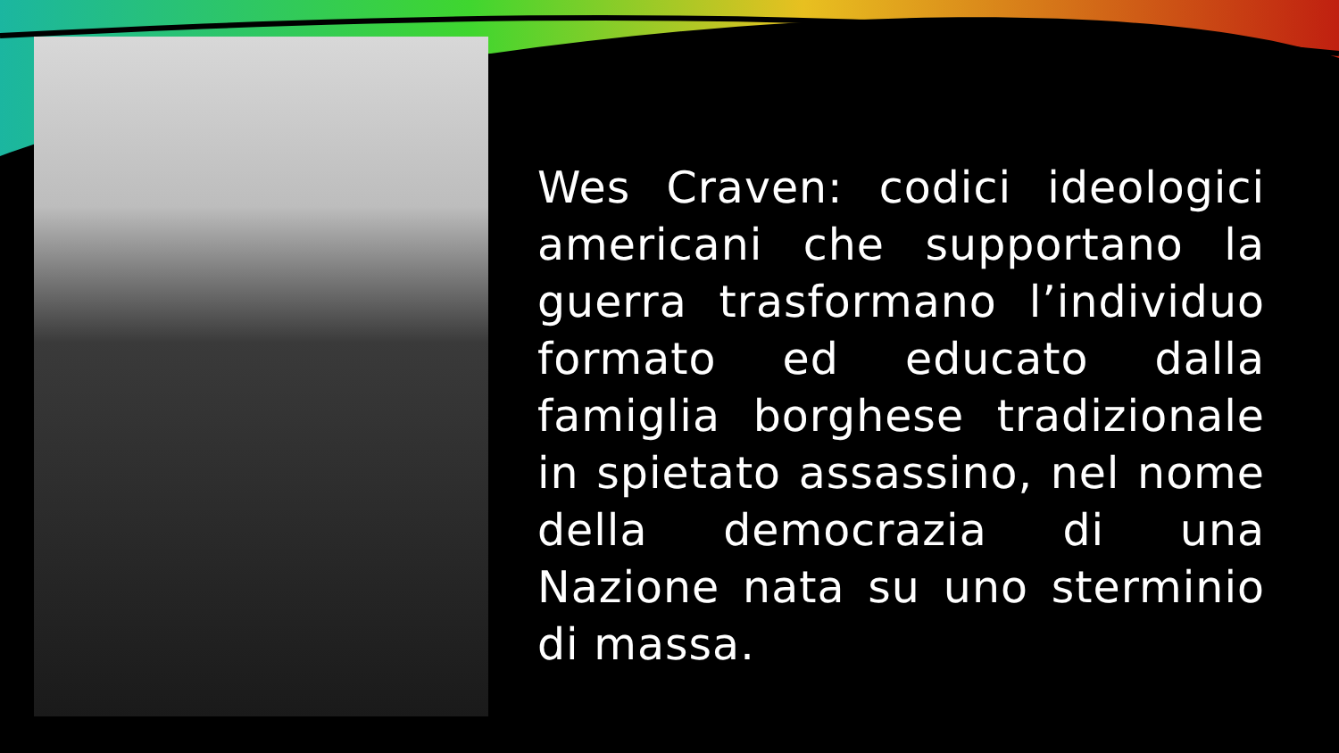Wes Craven: codici ideologici americani che supportano la guerra trasformano l’individuo formato ed educato dalla famiglia borghese tradizionale in spietato assassino, nel nome della democrazia di una Nazione nata su uno sterminio di massa.